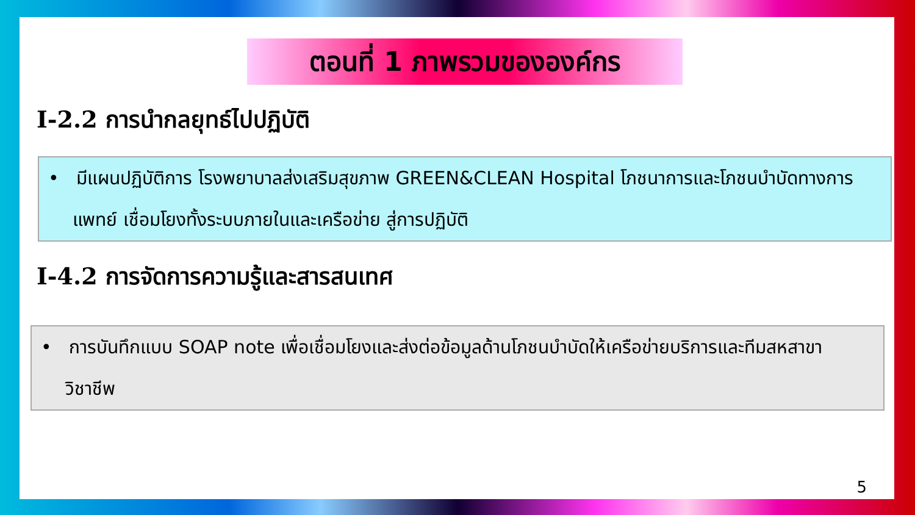ตอนที่ 1 ภาพรวมขององค์กร
I-2.2 การนำกลยุทธ์ไปปฏิบัติ
• มีแผนปฏิบัติการ โรงพยาบาลส่งเสริมสุขภาพ GREEN&CLEAN Hospital โภชนาการและโภชนบำบัดทางการแพทย์ เชื่อมโยงทั้งระบบภายในและเครือข่าย สู่การปฏิบัติ
I-4.2 การจัดการความรู้และสารสนเทศ
• การบันทึกแบบ SOAP note เพื่อเชื่อมโยงและส่งต่อข้อมูลด้านโภชนบำบัดให้เครือข่ายบริการและทีมสหสาขาวิชาชีพ
5